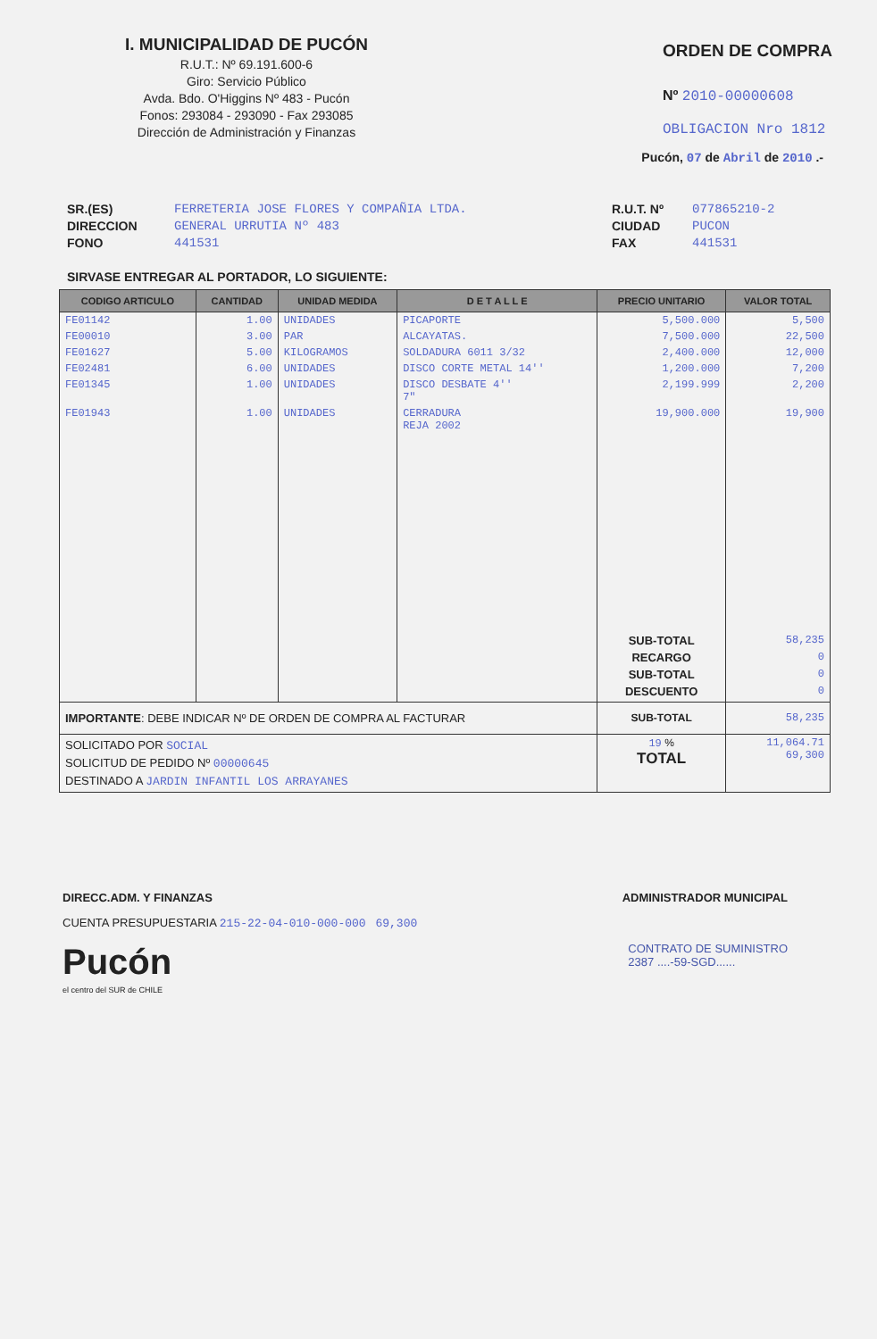I. MUNICIPALIDAD DE PUCÓN
R.U.T.: Nº 69.191.600-6
Giro: Servicio Público
Avda. Bdo. O'Higgins Nº 483 - Pucón
Fonos: 293084 - 293090 - Fax 293085
Dirección de Administración y Finanzas
ORDEN DE COMPRA
Nº 2010-00000608
OBLIGACION Nro 1812
Pucón, 07 de Abril de 2010 .-
SR.(ES)
DIRECCION
FONO
FERRETERIA JOSE FLORES Y COMPAÑIA LTDA.
GENERAL URRUTIA Nº 483
441531
R.U.T. Nº
CIUDAD
FAX
077865210-2
PUCON
441531
SIRVASE ENTREGAR AL PORTADOR, LO SIGUIENTE:
| CODIGO ARTICULO | CANTIDAD | UNIDAD MEDIDA | D E T A L L E | PRECIO UNITARIO | VALOR TOTAL |
| --- | --- | --- | --- | --- | --- |
| FE01142 | 1.00 | UNIDADES | PICAPORTE | 5,500.000 | 5,500 |
| FE00010 | 3.00 | PAR | ALCAYATAS. | 7,500.000 | 22,500 |
| FE01627 | 5.00 | KILOGRAMOS | SOLDADURA 6011 3/32 | 2,400.000 | 12,000 |
| FE02481 | 6.00 | UNIDADES | DISCO CORTE METAL 14'' | 1,200.000 | 7,200 |
| FE01345 | 1.00 | UNIDADES | DISCO DESBATE 4'' 7" | 2,199.999 | 2,200 |
| FE01943 | 1.00 | UNIDADES | CERRADURA REJA 2002 | 19,900.000 | 19,900 |
| | | | | SUB-TOTAL RECARGO SUB-TOTAL DESCUENTO | 58,235 0 0 0 |
| IMPORTANTE : DEBE INDICAR Nº DE ORDEN DE COMPRA AL FACTURAR | | | | SUB-TOTAL | 58,235 |
| SOLICITADO POR SOCIAL SOLICITUD DE PEDIDO Nº 00000645 DESTINADO A JARDIN INFANTIL LOS ARRAYANES | | | | 19 % TOTAL | 11,064.71 69,300 |
DIRECC.ADM. Y FINANZAS ADMINISTRADOR MUNICIPAL
CUENTA PRESUPUESTARIA 215-22-04-010-000-000 69,300
Pucón
el centro del SUR de CHILE
CONTRATO DE SUMINISTRO
2387 ....-59-SGD......